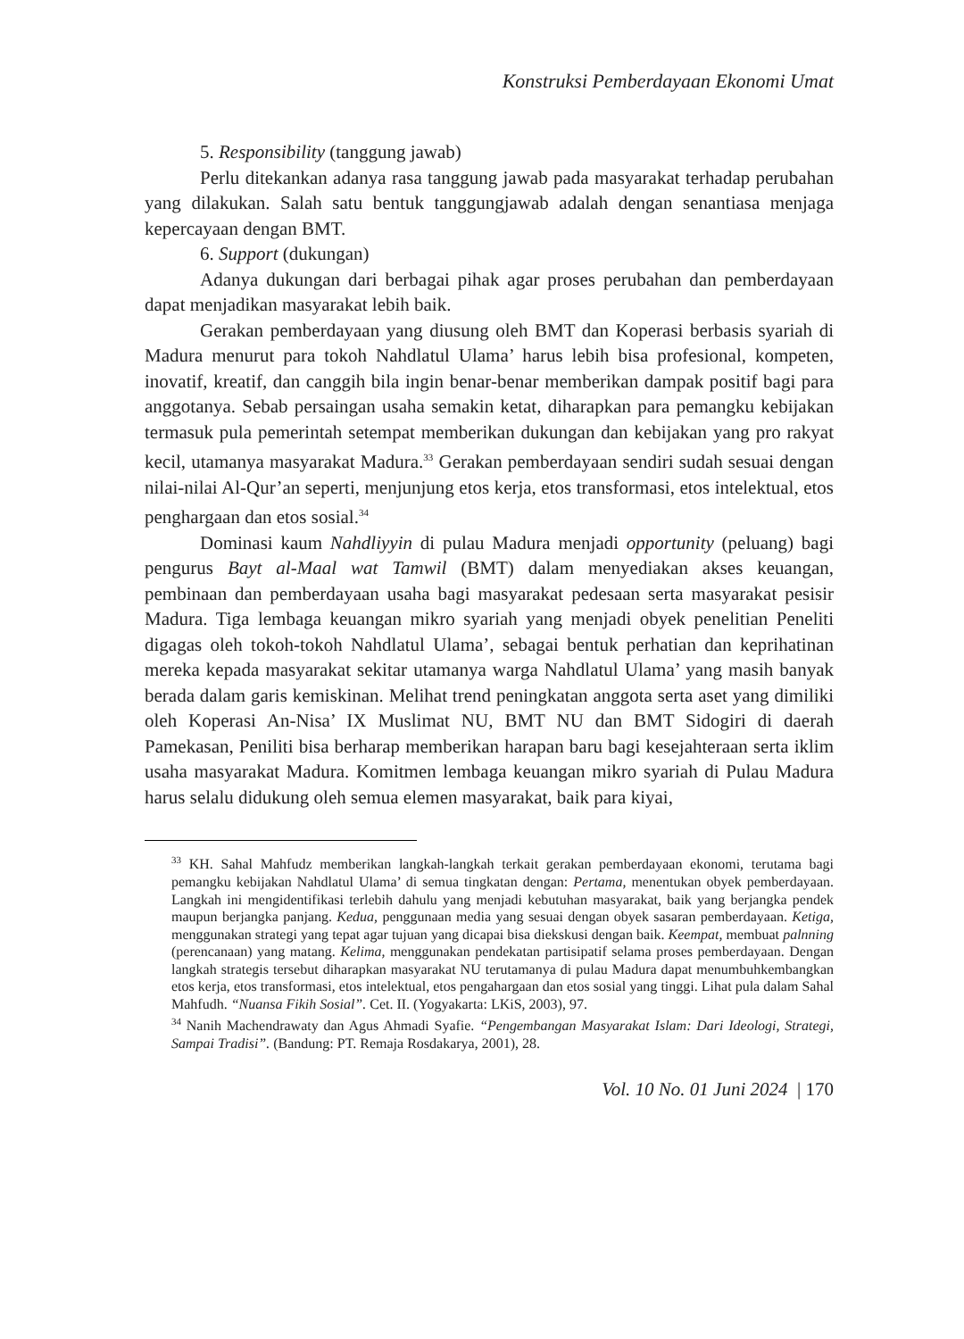Konstruksi Pemberdayaan Ekonomi Umat
5. Responsibility (tanggung jawab)
Perlu ditekankan adanya rasa tanggung jawab pada masyarakat terhadap perubahan yang dilakukan. Salah satu bentuk tanggungjawab adalah dengan senantiasa menjaga kepercayaan dengan BMT.
6. Support (dukungan)
Adanya dukungan dari berbagai pihak agar proses perubahan dan pemberdayaan dapat menjadikan masyarakat lebih baik.
Gerakan pemberdayaan yang diusung oleh BMT dan Koperasi berbasis syariah di Madura menurut para tokoh Nahdlatul Ulama’ harus lebih bisa profesional, kompeten, inovatif, kreatif, dan canggih bila ingin benar-benar memberikan dampak positif bagi para anggotanya. Sebab persaingan usaha semakin ketat, diharapkan para pemangku kebijakan termasuk pula pemerintah setempat memberikan dukungan dan kebijakan yang pro rakyat kecil, utamanya masyarakat Madura.<sup>33</sup> Gerakan pemberdayaan sendiri sudah sesuai dengan nilai-nilai Al-Qur’an seperti, menjunjung etos kerja, etos transformasi, etos intelektual, etos penghargaan dan etos sosial.<sup>34</sup>
Dominasi kaum Nahdliyyin di pulau Madura menjadi opportunity (peluang) bagi pengurus Bayt al-Maal wat Tamwil (BMT) dalam menyediakan akses keuangan, pembinaan dan pemberdayaan usaha bagi masyarakat pedesaan serta masyarakat pesisir Madura. Tiga lembaga keuangan mikro syariah yang menjadi obyek penelitian Peneliti digagas oleh tokoh-tokoh Nahdlatul Ulama’, sebagai bentuk perhatian dan keprihatinan mereka kepada masyarakat sekitar utamanya warga Nahdlatul Ulama’ yang masih banyak berada dalam garis kemiskinan. Melihat trend peningkatan anggota serta aset yang dimiliki oleh Koperasi An-Nisa’ IX Muslimat NU, BMT NU dan BMT Sidogiri di daerah Pamekasan, Peniliti bisa berharap memberikan harapan baru bagi kesejahteraan serta iklim usaha masyarakat Madura. Komitmen lembaga keuangan mikro syariah di Pulau Madura harus selalu didukung oleh semua elemen masyarakat, baik para kiyai,
<sup>33</sup> KH. Sahal Mahfudz memberikan langkah-langkah terkait gerakan pemberdayaan ekonomi, terutama bagi pemangku kebijakan Nahdlatul Ulama’ di semua tingkatan dengan: Pertama, menentukan obyek pemberdayaan. Langkah ini mengidentifikasi terlebih dahulu yang menjadi kebutuhan masyarakat, baik yang berjangka pendek maupun berjangka panjang. Kedua, penggunaan media yang sesuai dengan obyek sasaran pemberdayaan. Ketiga, menggunakan strategi yang tepat agar tujuan yang dicapai bisa diekskusi dengan baik. Keempat, membuat palnning (perencanaan) yang matang. Kelima, menggunakan pendekatan partisipatif selama proses pemberdayaan. Dengan langkah strategis tersebut diharapkan masyarakat NU terutamanya di pulau Madura dapat menumbuhkembangkan etos kerja, etos transformasi, etos intelektual, etos pengahargaan dan etos sosial yang tinggi. Lihat pula dalam Sahal Mahfudh. “Nuansa Fikih Sosial”. Cet. II. (Yogyakarta: LKiS, 2003), 97.
<sup>34</sup> Nanih Machendrawaty dan Agus Ahmadi Syafie. “Pengembangan Masyarakat Islam: Dari Ideologi, Strategi, Sampai Tradisi”. (Bandung: PT. Remaja Rosdakarya, 2001), 28.
Vol. 10 No. 01 Juni 2024 | 170